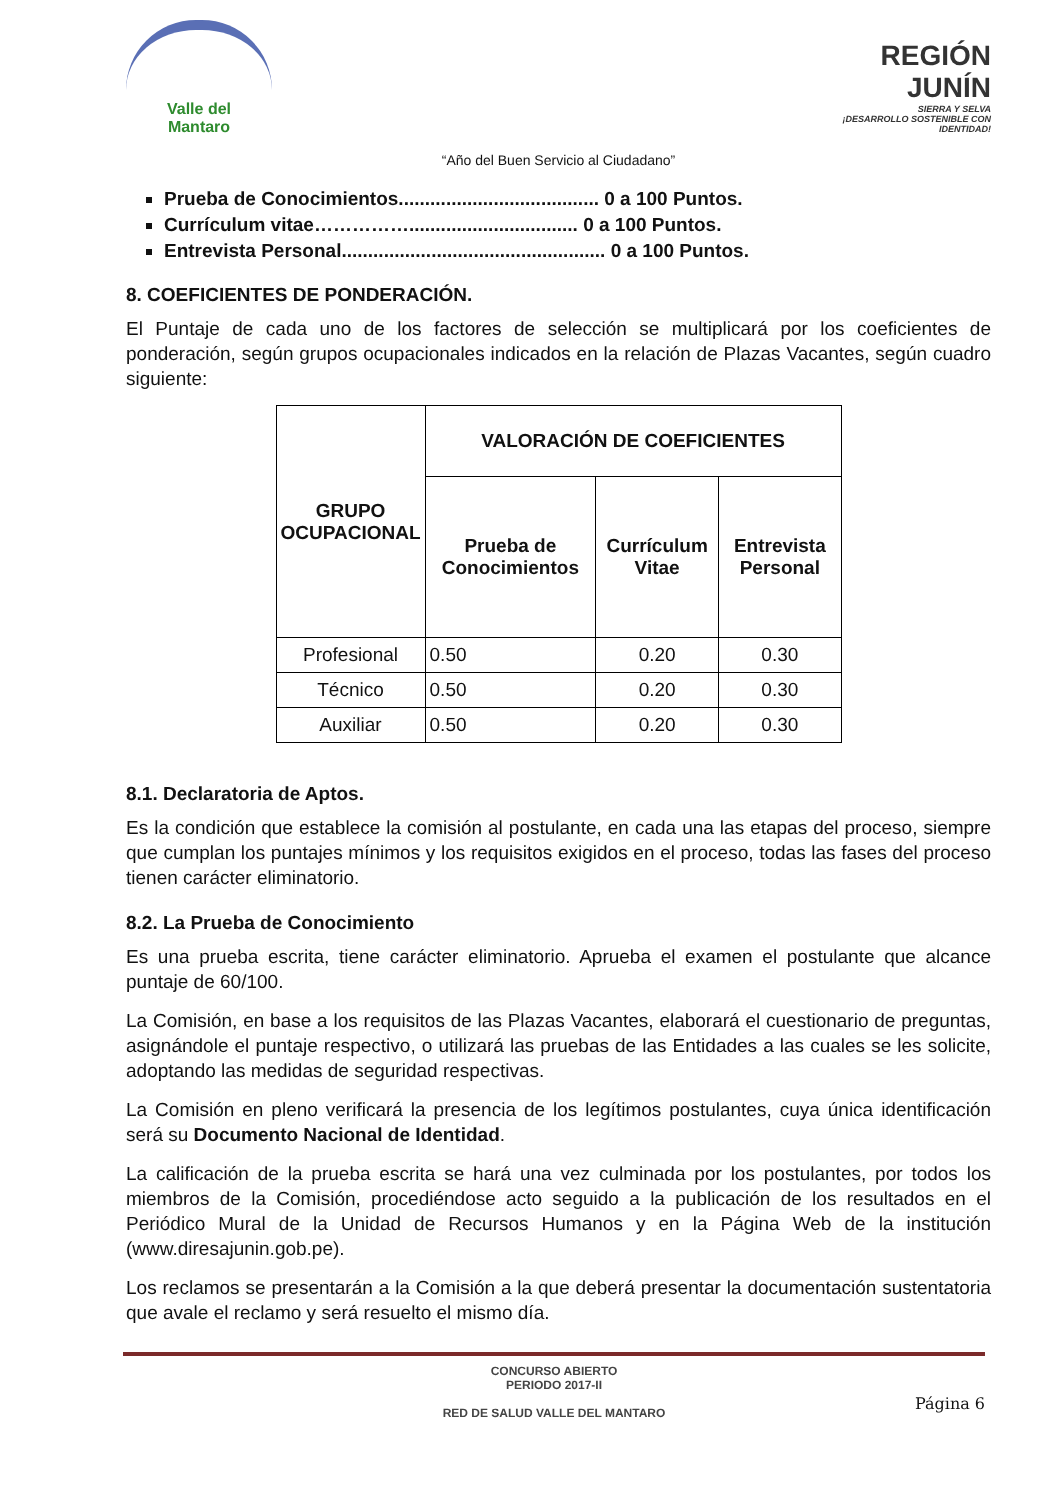Valle del
Mantaro
REGIÓN JUNÍN
SIERRA Y SELVA
¡DESARROLLO SOSTENIBLE CON IDENTIDAD!
“Año del Buen Servicio al Ciudadano”
Prueba de Conocimientos...................................... 0 a 100 Puntos.
Currículum vitae……………................................ 0 a 100 Puntos.
Entrevista Personal.................................................. 0 a 100 Puntos.
8. COEFICIENTES DE PONDERACIÓN.
El Puntaje de cada uno de los factores de selección se multiplicará por los coeficientes de ponderación, según grupos ocupacionales indicados en la relación de Plazas Vacantes, según cuadro siguiente:
| GRUPO OCUPACIONAL | VALORACIÓN DE COEFICIENTES | | |
| --- | --- | --- | --- |
| | Prueba de Conocimientos | Currículum Vitae | Entrevista Personal |
| Profesional | 0.50 | 0.20 | 0.30 |
| Técnico | 0.50 | 0.20 | 0.30 |
| Auxiliar | 0.50 | 0.20 | 0.30 |
8.1. Declaratoria de Aptos.
Es la condición que establece la comisión al postulante, en cada una las etapas del proceso, siempre que cumplan los puntajes mínimos y los requisitos exigidos en el proceso, todas las fases del proceso tienen carácter eliminatorio.
8.2. La Prueba de Conocimiento
Es una prueba escrita, tiene carácter eliminatorio. Aprueba el examen el postulante que alcance puntaje de 60/100.
La Comisión, en base a los requisitos de las Plazas Vacantes, elaborará el cuestionario de preguntas, asignándole el puntaje respectivo, o utilizará las pruebas de las Entidades a las cuales se les solicite, adoptando las medidas de seguridad respectivas.
La Comisión en pleno verificará la presencia de los legítimos postulantes, cuya única identificación será su Documento Nacional de Identidad.
La calificación de la prueba escrita se hará una vez culminada por los postulantes, por todos los miembros de la Comisión, procediéndose acto seguido a la publicación de los resultados en el Periódico Mural de la Unidad de Recursos Humanos y en la Página Web de la institución (www.diresajunin.gob.pe).
Los reclamos se presentarán a la Comisión a la que deberá presentar la documentación sustentatoria que avale el reclamo y será resuelto el mismo día.
CONCURSO ABIERTO
PERIODO 2017-II
RED DE SALUD VALLE DEL MANTARO
Página 6